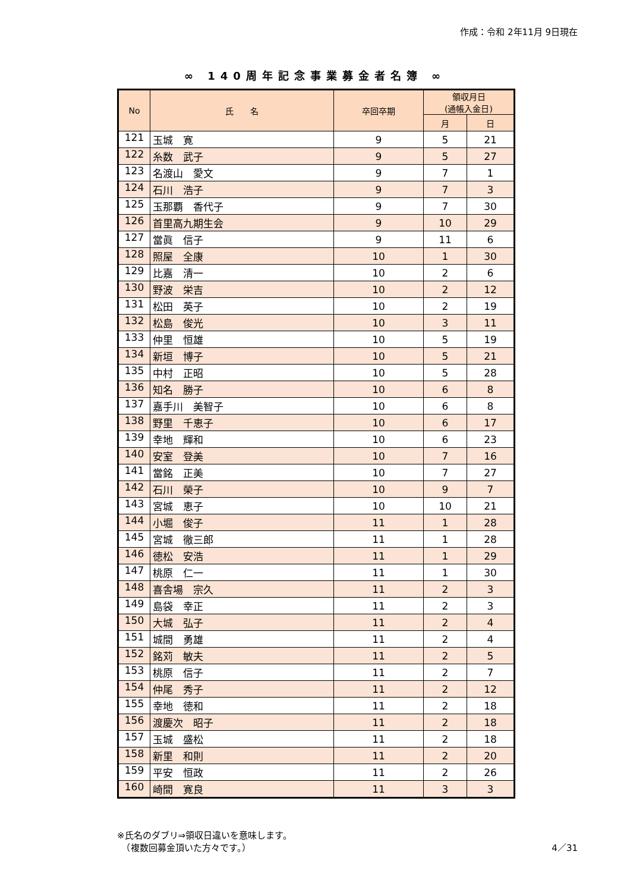作成：令和 2年11月 9日現在
∞ 140周年記念事業募金者名簿 ∞
| No | 氏 名 | 卒回卒期 | 領収月日 (通帳入金日) | |
| --- | --- | --- | --- | --- |
| | | | 月 | 日 |
| 121 | 玉城 寛 | 9 | 5 | 21 |
| 122 | 糸数 武子 | 9 | 5 | 27 |
| 123 | 名渡山 愛文 | 9 | 7 | 1 |
| 124 | 石川 浩子 | 9 | 7 | 3 |
| 125 | 玉那覇 香代子 | 9 | 7 | 30 |
| 126 | 首里高九期生会 | 9 | 10 | 29 |
| 127 | 當眞 信子 | 9 | 11 | 6 |
| 128 | 照屋 全康 | 10 | 1 | 30 |
| 129 | 比嘉 清一 | 10 | 2 | 6 |
| 130 | 野波 栄吉 | 10 | 2 | 12 |
| 131 | 松田 英子 | 10 | 2 | 19 |
| 132 | 松島 俊光 | 10 | 3 | 11 |
| 133 | 仲里 恒雄 | 10 | 5 | 19 |
| 134 | 新垣 博子 | 10 | 5 | 21 |
| 135 | 中村 正昭 | 10 | 5 | 28 |
| 136 | 知名 勝子 | 10 | 6 | 8 |
| 137 | 嘉手川 美智子 | 10 | 6 | 8 |
| 138 | 野里 千恵子 | 10 | 6 | 17 |
| 139 | 幸地 輝和 | 10 | 6 | 23 |
| 140 | 安室 登美 | 10 | 7 | 16 |
| 141 | 當銘 正美 | 10 | 7 | 27 |
| 142 | 石川 榮子 | 10 | 9 | 7 |
| 143 | 宮城 恵子 | 10 | 10 | 21 |
| 144 | 小堀 俊子 | 11 | 1 | 28 |
| 145 | 宮城 徹三郎 | 11 | 1 | 28 |
| 146 | 徳松 安浩 | 11 | 1 | 29 |
| 147 | 桃原 仁一 | 11 | 1 | 30 |
| 148 | 喜舎場 宗久 | 11 | 2 | 3 |
| 149 | 島袋 幸正 | 11 | 2 | 3 |
| 150 | 大城 弘子 | 11 | 2 | 4 |
| 151 | 城間 勇雄 | 11 | 2 | 4 |
| 152 | 銘苅 敏夫 | 11 | 2 | 5 |
| 153 | 桃原 信子 | 11 | 2 | 7 |
| 154 | 仲尾 秀子 | 11 | 2 | 12 |
| 155 | 幸地 徳和 | 11 | 2 | 18 |
| 156 | 渡慶次 昭子 | 11 | 2 | 18 |
| 157 | 玉城 盛松 | 11 | 2 | 18 |
| 158 | 新里 和則 | 11 | 2 | 20 |
| 159 | 平安 恒政 | 11 | 2 | 26 |
| 160 | 崎間 寛良 | 11 | 3 | 3 |
※氏名のダブリ⇒領収日違いを意味します。
　（複数回募金頂いた方々です。）
4／31